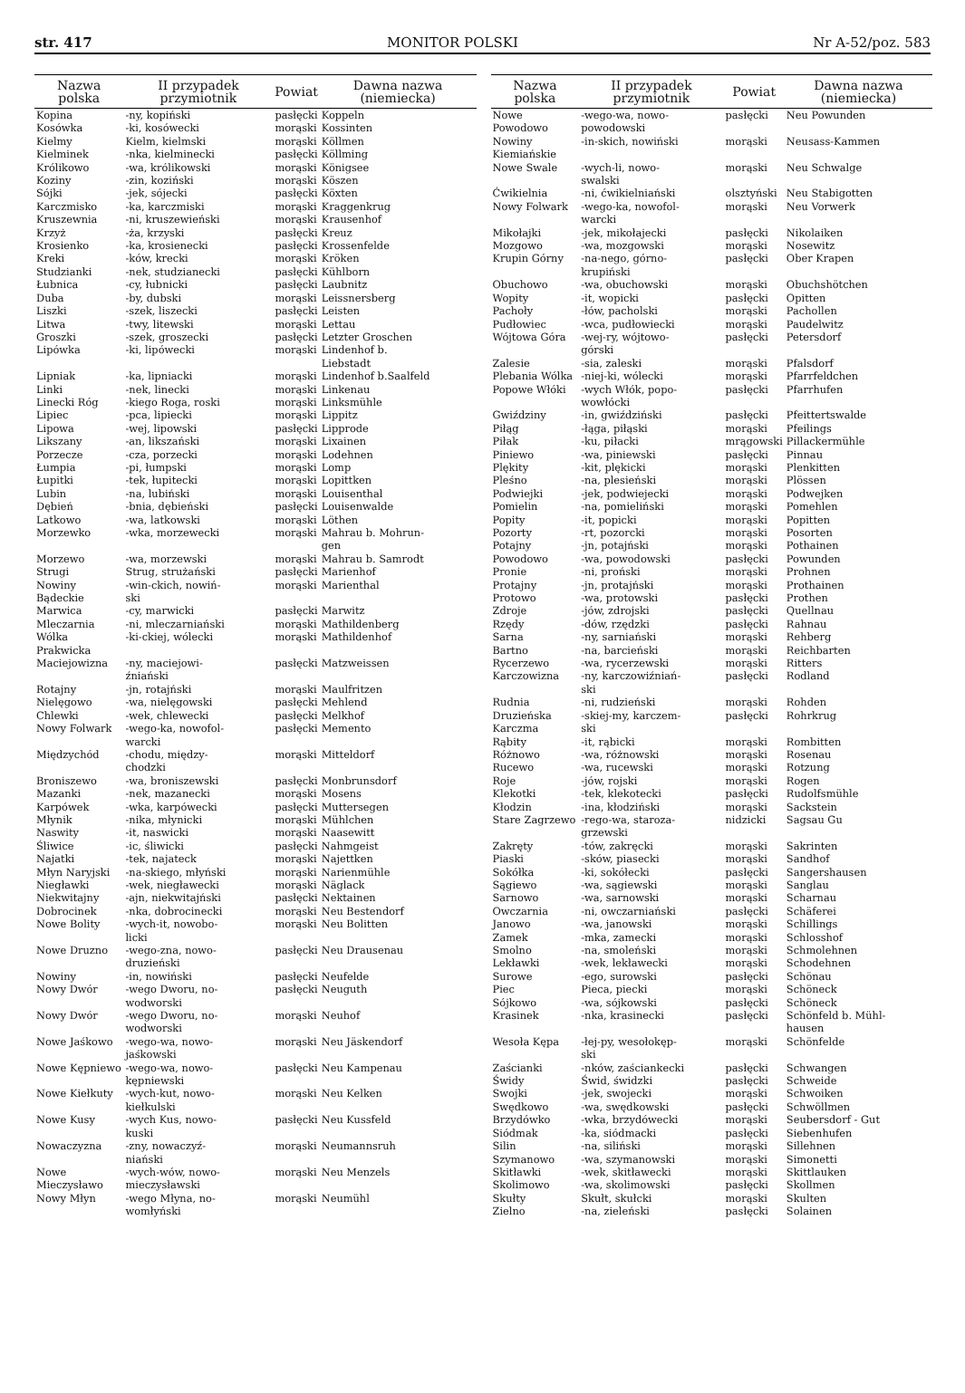str. 417 MONITOR POLSKI Nr A-52/poz. 583
| Nazwa polska | II przypadek przymiotnik | Powiat | Dawna nazwa (niemiecka) |
| --- | --- | --- | --- |
| Kopina | -ny, kopiński | pasłęcki | Koppeln |
| Kosówka | -ki, kosówecki | morąski | Kossinten |
| Kielmy | Kielm, kielmski | morąski | Köllmen |
| Kielminek | -nka, kielminecki | pasłęcki | Köllming |
| Królikowo | -wa, królikowski | morąski | Königsee |
| Koziny | -zin, koziński | morąski | Köszen |
| Sójki | -jek, sójecki | pasłęcki | Köxten |
| Karczmisko | -ka, karczmiski | morąski | Kraggenkrug |
| Kruszewnia | -ni, kruszewieński | morąski | Krausenhof |
| Krzyż | -ża, krzyski | pasłęcki | Kreuz |
| Krosienko | -ka, krosienecki | pasłęcki | Krossenfelde |
| Kreki | -ków, krecki | morąski | Kröken |
| Studzianki | -nek, studzianecki | pasłęcki | Kühlborn |
| Łubnica | -cy, łubnicki | pasłęcki | Laubnitz |
| Duba | -by, dubski | morąski | Leissnersberg |
| Liszki | -szek, liszecki | pasłęcki | Leisten |
| Litwa | -twy, litewski | morąski | Lettau |
| Groszki | -szek, groszecki | pasłęcki | Letzter Groschen |
| Lipówka | -ki, lipówecki | morąski | Lindenhof b. Liebstadt |
| Lipniak | -ka, lipniacki | morąski | Lindenhof b.Saalfeld |
| Linki | -nek, linecki | morąski | Linkenau |
| Linecki Róg | -kiego Roga, roski | morąski | Linksmühle |
| Lipiec | -pca, lipiecki | morąski | Lippitz |
| Lipowa | -wej, lipowski | pasłęcki | Lipprode |
| Likszany | -an, likszański | morąski | Lixainen |
| Porzecze | -cza, porzecki | morąski | Lodehnen |
| Łumpia | -pi, łumpski | morąski | Lomp |
| Łupitki | -tek, łupitecki | morąski | Lopittken |
| Lubin | -na, lubiński | morąski | Louisenthal |
| Dębień | -bnia, dębieński | pasłęcki | Louisenwalde |
| Latkowo | -wa, latkowski | morąski | Löthen |
| Morzewko | -wka, morzewecki | morąski | Mahrau b. Mohrun- gen |
| Morzewo | -wa, morzewski | morąski | Mahrau b. Samrodt |
| Strugi | Strug, strużański | pasłęcki | Marienhof |
| Nowiny Bądeckie | -win-ckich, nowiń- ski | morąski | Marienthal |
| Marwica | -cy, marwicki | pasłęcki | Marwitz |
| Mleczarnia | -ni, mleczarniański | morąski | Mathildenberg |
| Wólka Prakwicka | -ki-ckiej, wólecki | morąski | Mathildenhof |
| Maciejowizna | -ny, maciejowi- źniański | pasłęcki | Matzweissen |
| Rotajny | -jn, rotajński | morąski | Maulfritzen |
| Nielęgowo | -wa, nielęgowski | pasłęcki | Mehlend |
| Chlewki | -wek, chlewecki | pasłęcki | Melkhof |
| Nowy Folwark | -wego-ka, nowofol- warcki | pasłęcki | Memento |
| Międzychód | -chodu, między- chodzki | morąski | Mitteldorf |
| Broniszewo | -wa, broniszewski | pasłęcki | Monbrunsdorf |
| Mazanki | -nek, mazanecki | morąski | Mosens |
| Karpówek | -wka, karpówecki | pasłęcki | Muttersegen |
| Młynik | -nika, młynicki | morąski | Mühlchen |
| Naswity | -it, naswicki | morąski | Naasewitt |
| Śliwice | -ic, śliwicki | pasłęcki | Nahmgeist |
| Najatki | -tek, najateck | morąski | Najettken |
| Młyn Naryjski | -na-skiego, młyński | morąski | Narienmühle |
| Niegławki | -wek, niegławecki | morąski | Näglack |
| Niekwitajny | -ajn, niekwitajński | pasłęcki | Nektainen |
| Dobrocinek | -nka, dobrocinecki | morąski | Neu Bestendorf |
| Nowe Bolity | -wych-it, nowobo- licki | morąski | Neu Bolitten |
| Nowe Druzno | -wego-zna, nowo- druzieński | pasłęcki | Neu Drausenau |
| Nowiny | -in, nowiński | pasłęcki | Neufelde |
| Nowy Dwór | -wego Dworu, no- wodworski | pasłęcki | Neuguth |
| Nowy Dwór | -wego Dworu, no- wodworski | morąski | Neuhof |
| Nowe Jaśkowo | -wego-wa, nowo- jaśkowski | morąski | Neu Jäskendorf |
| Nowe Kępniewo | -wego-wa, nowo- kępniewski | pasłęcki | Neu Kampenau |
| Nowe Kiełkuty | -wych-kut, nowo- kiełkulski | morąski | Neu Kelken |
| Nowe Kusy | -wych Kus, nowo- kuski | pasłęcki | Neu Kussfeld |
| Nowaczyzna | -zny, nowaczyź- niański | morąski | Neumannsruh |
| Nowe Mieczysławo | -wych-wów, nowo- mieczysławski | morąski | Neu Menzels |
| Nowy Młyn | -wego Młyna, no- womłyński | morąski | Neumühl |
| Nazwa polska | II przypadek przymiotnik | Powiat | Dawna nazwa (niemiecka) |
| --- | --- | --- | --- |
| Nowe Powodowo | -wego-wa, nowo- powodowski | pasłęcki | Neu Powunden |
| Nowiny Kiemiańskie | -in-skich, nowiński | morąski | Neusass-Kammen |
| Nowe Swale | -wych-li, nowo- swalski | morąski | Neu Schwalge |
| Ćwikielnia | -ni, ćwikielniański | olsztyński | Neu Stabigotten |
| Nowy Folwark | -wego-ka, nowofol- warcki | morąski | Neu Vorwerk |
| Mikołajki | -jek, mikołajecki | pasłęcki | Nikolaiken |
| Mozgowo | -wa, mozgowski | morąski | Nosewitz |
| Krupin Górny | -na-nego, górno- krupiński | pasłęcki | Ober Krapen |
| Obuchowo | -wa, obuchowski | morąski | Obuchshötchen |
| Wopity | -it, wopicki | pasłęcki | Opitten |
| Pachoły | -łów, pacholski | morąski | Pachollen |
| Pudłowiec | -wca, pudłowiecki | morąski | Paudelwitz |
| Wójtowa Góra | -wej-ry, wójtowo- górski | pasłęcki | Petersdorf |
| Zalesie | -sia, zaleski | morąski | Pfalsdorf |
| Plebania Wólka | -niej-ki, wólecki | morąski | Pfarrfeldchen |
| Popowe Włóki | -wych Włók, popo- wowłócki | pasłęcki | Pfarrhufen |
| Gwiździny | -in, gwiździński | pasłęcki | Pfeittertswalde |
| Piłąg | -łąga, piłąski | morąski | Pfeilings |
| Piłak | -ku, piłacki | mrągowski | Pillackermühle |
| Piniewo | -wa, piniewski | pasłęcki | Pinnau |
| Plękity | -kit, plękicki | morąski | Plenkitten |
| Pleśno | -na, plesieński | morąski | Plössen |
| Podwiejki | -jek, podwiejecki | morąski | Podwejken |
| Pomielin | -na, pomieliński | morąski | Pomehlen |
| Popity | -it, popicki | morąski | Popitten |
| Pozorty | -rt, pozorcki | morąski | Posorten |
| Potajny | -jn, potajński | morąski | Pothainen |
| Powodowo | -wa, powodowski | pasłęcki | Powunden |
| Pronie | -ni, proński | morąski | Prohnen |
| Protajny | -jn, protajński | morąski | Prothainen |
| Protowo | -wa, protowski | pasłęcki | Prothen |
| Zdroje | -jów, zdrojski | pasłęcki | Quellnau |
| Rzędy | -dów, rzędzki | pasłęcki | Rahnau |
| Sarna | -ny, sarniański | morąski | Rehberg |
| Bartno | -na, barcieński | morąski | Reichbarten |
| Rycerzewo | -wa, rycerzewski | morąski | Ritters |
| Karczowizna | -ny, karczowiźniań- ski | pasłęcki | Rodland |
| Rudnia | -ni, rudzieński | morąski | Rohden |
| Druzieńska Karczma | -skiej-my, karczem- ski | pasłęcki | Rohrkrug |
| Rąbity | -it, rąbicki | morąski | Rombitten |
| Różnowo | -wa, różnowski | morąski | Rosenau |
| Rucewo | -wa, rucewski | morąski | Rotzung |
| Roje | -jów, rojski | morąski | Rogen |
| Klekotki | -tek, klekotecki | pasłęcki | Rudolfsmühle |
| Kłodzin | -ina, kłodziński | morąski | Sackstein |
| Stare Zagrzewo | -rego-wa, staroza- grzewski | nidzicki | Sagsau Gu |
| Zakręty | -tów, zakręcki | morąski | Sakrinten |
| Piaski | -sków, piasecki | morąski | Sandhof |
| Sokółka | -ki, sokółecki | pasłęcki | Sangershausen |
| Sągiewo | -wa, sągiewski | morąski | Sanglau |
| Sarnowo | -wa, sarnowski | morąski | Scharnau |
| Owczarnia | -ni, owczarniański | pasłęcki | Schäferei |
| Janowo | -wa, janowski | morąski | Schillings |
| Zamek | -mka, zamecki | morąski | Schlosshof |
| Smolno | -na, smoleński | morąski | Schmolehnen |
| Lekławki | -wek, lekławecki | morąski | Schodehnen |
| Surowe | -ego, surowski | pasłęcki | Schönau |
| Piec | Pieca, piecki | morąski | Schöneck |
| Sójkowo | -wa, sójkowski | pasłęcki | Schöneck |
| Krasinek | -nka, krasinecki | pasłęcki | Schönfeld b. Mühl- hausen |
| Wesoła Kępa | -łej-py, wesołokęp- ski | morąski | Schönfelde |
| Zaścianki | -nków, zaściankecki | pasłęcki | Schwangen |
| Świdy | Świd, świdzki | pasłęcki | Schweide |
| Swojki | -jek, swojecki | morąski | Schwoiken |
| Swędkowo | -wa, swędkowski | pasłęcki | Schwöllmen |
| Brzydówko | -wka, brzydówecki | morąski | Seubersdorf - Gut |
| Siódmak | -ka, siódmacki | pasłęcki | Siebenhufen |
| Silin | -na, siliński | morąski | Sillehnen |
| Szymanowo | -wa, szymanowski | morąski | Simonetti |
| Skitławki | -wek, skitławecki | morąski | Skittlauken |
| Skolimowo | -wa, skolimowski | pasłęcki | Skollmen |
| Skułty | Skułt, skułcki | morąski | Skulten |
| Zielno | -na, zieleński | pasłęcki | Solainen |